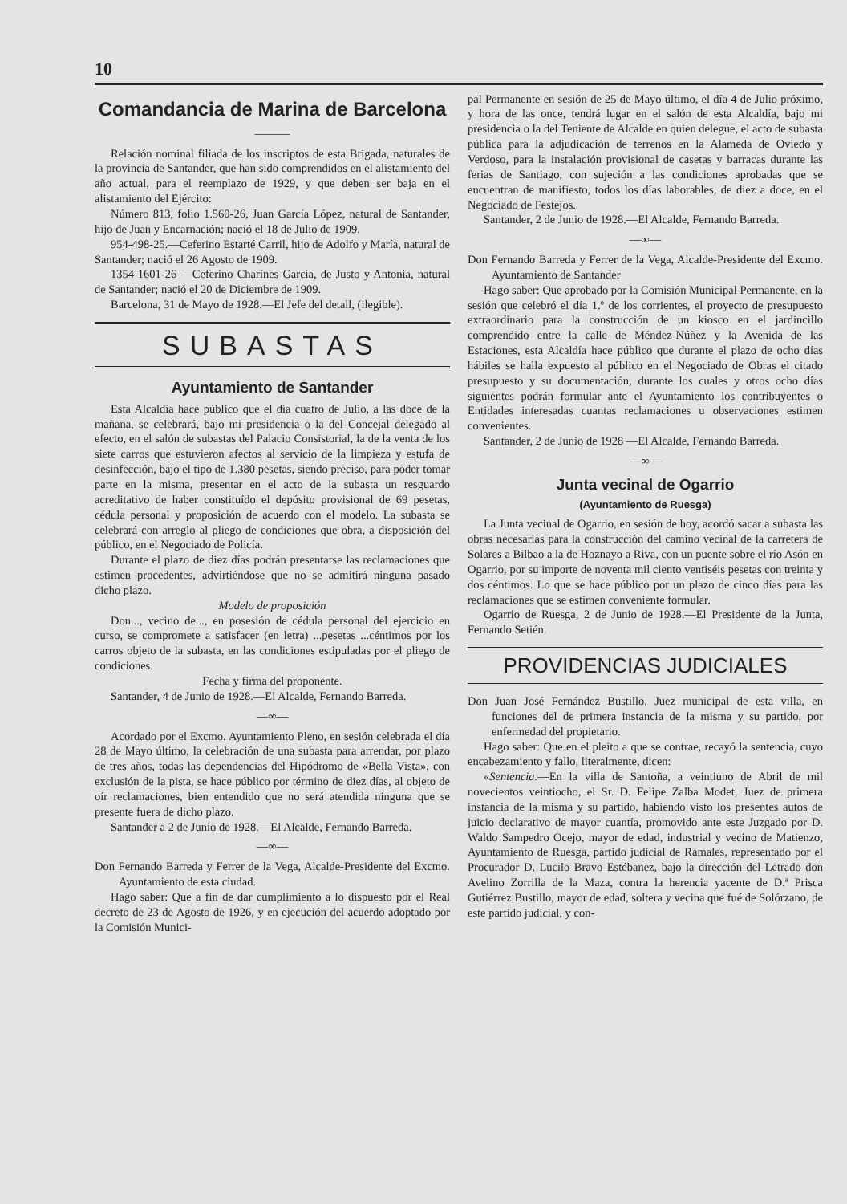10
Comandancia de Marina de Barcelona
———
Relación nominal filiada de los inscriptos de esta Brigada, naturales de la provincia de Santander, que han sido comprendidos en el alistamiento del año actual, para el reemplazo de 1929, y que deben ser baja en el alistamiento del Ejército:
Número 813, folio 1.560-26, Juan García López, natural de Santander, hijo de Juan y Encarnación; nació el 18 de Julio de 1909.
954-498-25.—Ceferino Estarté Carril, hijo de Adolfo y María, natural de Santander; nació el 26 Agosto de 1909.
1354-1601-26 —Ceferino Charines García, de Justo y Antonia, natural de Santander; nació el 20 de Diciembre de 1909.
Barcelona, 31 de Mayo de 1928.—El Jefe del detall, (ilegible).
SUBASTAS
Ayuntamiento de Santander
Esta Alcaldía hace público que el día cuatro de Julio, a las doce de la mañana, se celebrará, bajo mi presidencia o la del Concejal delegado al efecto, en el salón de subastas del Palacio Consistorial, la de la venta de los siete carros que estuvieron afectos al servicio de la limpieza y estufa de desinfección, bajo el tipo de 1.380 pesetas, siendo preciso, para poder tomar parte en la misma, presentar en el acto de la subasta un resguardo acreditativo de haber constituído el depósito provisional de 69 pesetas, cédula personal y proposición de acuerdo con el modelo. La subasta se celebrará con arreglo al pliego de condiciones que obra, a disposición del público, en el Negociado de Policía.
Durante el plazo de diez días podrán presentarse las reclamaciones que estimen procedentes, advirtiéndose que no se admitirá ninguna pasado dicho plazo.
Modelo de proposición
Don..., vecino de..., en posesión de cédula personal del ejercicio en curso, se compromete a satisfacer (en letra) ...pesetas ...céntimos por los carros objeto de la subasta, en las condiciones estipuladas por el pliego de condiciones.
Fecha y firma del proponente.
Santander, 4 de Junio de 1928.—El Alcalde, Fernando Barreda.
—∞—
Acordado por el Excmo. Ayuntamiento Pleno, en sesión celebrada el día 28 de Mayo último, la celebración de una subasta para arrendar, por plazo de tres años, todas las dependencias del Hipódromo de «Bella Vista», con exclusión de la pista, se hace público por término de diez días, al objeto de oír reclamaciones, bien entendido que no será atendida ninguna que se presente fuera de dicho plazo.
Santander a 2 de Junio de 1928.—El Alcalde, Fernando Barreda.
—∞—
Don Fernando Barreda y Ferrer de la Vega, Alcalde-Presidente del Excmo. Ayuntamiento de esta ciudad.
Hago saber: Que a fin de dar cumplimiento a lo dispuesto por el Real decreto de 23 de Agosto de 1926, y en ejecución del acuerdo adoptado por la Comisión Munici-
pal Permanente en sesión de 25 de Mayo último, el día 4 de Julio próximo, y hora de las once, tendrá lugar en el salón de esta Alcaldía, bajo mi presidencia o la del Teniente de Alcalde en quien delegue, el acto de subasta pública para la adjudicación de terrenos en la Alameda de Oviedo y Verdoso, para la instalación provisional de casetas y barracas durante las ferias de Santiago, con sujeción a las condiciones aprobadas que se encuentran de manifiesto, todos los días laborables, de diez a doce, en el Negociado de Festejos.
Santander, 2 de Junio de 1928.—El Alcalde, Fernando Barreda.
—∞—
Don Fernando Barreda y Ferrer de la Vega, Alcalde-Presidente del Excmo. Ayuntamiento de Santander
Hago saber: Que aprobado por la Comisión Municipal Permanente, en la sesión que celebró el día 1.º de los corrientes, el proyecto de presupuesto extraordinario para la construcción de un kiosco en el jardincillo comprendido entre la calle de Méndez-Núñez y la Avenida de las Estaciones, esta Alcaldía hace público que durante el plazo de ocho días hábiles se halla expuesto al público en el Negociado de Obras el citado presupuesto y su documentación, durante los cuales y otros ocho días siguientes podrán formular ante el Ayuntamiento los contribuyentes o Entidades interesadas cuantas reclamaciones u observaciones estimen convenientes.
Santander, 2 de Junio de 1928 —El Alcalde, Fernando Barreda.
—∞—
Junta vecinal de Ogarrio
(Ayuntamiento de Ruesga)
La Junta vecinal de Ogarrio, en sesión de hoy, acordó sacar a subasta las obras necesarias para la construcción del camino vecinal de la carretera de Solares a Bilbao a la de Hoznayo a Riva, con un puente sobre el río Asón en Ogarrio, por su importe de noventa mil ciento ventiséis pesetas con treinta y dos céntimos. Lo que se hace público por un plazo de cinco días para las reclamaciones que se estimen conveniente formular.
Ogarrio de Ruesga, 2 de Junio de 1928.—El Presidente de la Junta, Fernando Setién.
PROVIDENCIAS JUDICIALES
Don Juan José Fernández Bustillo, Juez municipal de esta villa, en funciones del de primera instancia de la misma y su partido, por enfermedad del propietario.
Hago saber: Que en el pleito a que se contrae, recayó la sentencia, cuyo encabezamiento y fallo, literalmente, dicen:
«Sentencia.—En la villa de Santoña, a veintiuno de Abril de mil novecientos veintiocho, el Sr. D. Felipe Zalba Modet, Juez de primera instancia de la misma y su partido, habiendo visto los presentes autos de juicio declarativo de mayor cuantía, promovido ante este Juzgado por D. Waldo Sampedro Ocejo, mayor de edad, industrial y vecino de Matienzo, Ayuntamiento de Ruesga, partido judicial de Ramales, representado por el Procurador D. Lucilo Bravo Estébanez, bajo la dirección del Letrado don Avelino Zorrilla de la Maza, contra la herencia yacente de D.ª Prisca Gutiérrez Bustillo, mayor de edad, soltera y vecina que fué de Solórzano, de este partido judicial, y con-